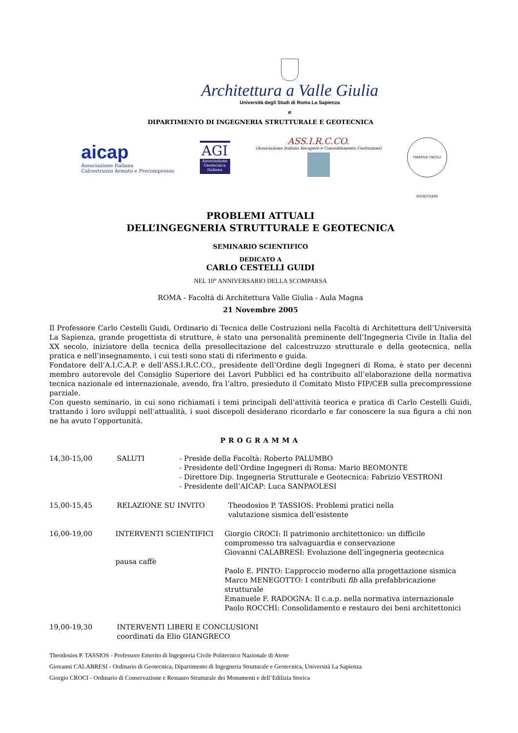Architettura a Valle Giulia
Università degli Studi di Roma La Sapienza
e
DIPARTIMENTO DI INGEGNERIA STRUTTURALE E GEOTECNICA
aicap
Associazione Italiana
Calcestruzzo Armato e Precompresso
AGI
Associazione Geotecnica Italiana
ASS.I.R.C.CO.
(Associazione Italiana Recupero e Consolidamento Costruzioni)
ORDINE DEGLI INGEGNERI
PROBLEMI ATTUALI
DELL’INGEGNERIA STRUTTURALE E GEOTECNICA
SEMINARIO SCIENTIFICO
DEDICATO A
CARLO CESTELLI GUIDI
NEL 10° ANNIVERSARIO DELLA SCOMPARSA
ROMA - Facoltà di Architettura Valle Giulia - Aula Magna
21 Novembre 2005
Il Professore Carlo Cestelli Guidi, Ordinario di Tecnica delle Costruzioni nella Facoltà di Architettura dell’Università La Sapienza, grande progettista di strutture, è stato una personalità preminente dell’Ingegneria Civile in Italia del XX secolo, iniziatore della tecnica della presollecitazione del calcestruzzo strutturale e della geotecnica, nella pratica e nell’insegnamento, i cui testi sono stati di riferimento e guida.
Fondatore dell’A.I.C.A.P. e dell’ASS.I.R.C.CO., presidente dell’Ordine degli Ingegneri di Roma, è stato per decenni membro autorevole del Consiglio Superiore dei Lavori Pubblici ed ha contribuito all’elaborazione della normativa tecnica nazionale ed internazionale, avendo, fra l’altro, presieduto il Comitato Misto FIP/CEB sulla precompressione parziale.
Con questo seminario, in cui sono richiamati i temi principali dell’attività teorica e pratica di Carlo Cestelli Guidi, trattando i loro sviluppi nell’attualità, i suoi discepoli desiderano ricordarlo e far conoscere la sua figura a chi non ne ha avuto l’opportunità.
PROGRAMMA
14,30-15,00 SALUTI - Preside della Facoltà: Roberto PALUMBO
- Presidente dell’Ordine Ingegneri di Roma: Mario BEOMONTE
- Direttore Dip. Ingegneria Strutturale e Geotecnica: Fabrizio VESTRONI
- Presidente dell’AICAP: Luca SANPAOLESI
15,00-15,45 RELAZIONE SU INVITO Theodosios P. TASSIOS: Problemi pratici nella
valutazione sismica dell’esistente
16,00-19,00 INTERVENTI SCIENTIFICI
pausa caffè
Giorgio CROCI: Il patrimonio architettonico: un difficile
compromesso tra salvaguardia e conservazione
Giovanni CALABRESI: Evoluzione dell’ingegneria geotecnica
Paolo E. PINTO: L’approccio moderno alla progettazione sismica
Marco MENEGOTTO: I contributi fib alla prefabbricazione strutturale
Emanuele F. RADOGNA: Il c.a.p. nella normativa internazionale
Paolo ROCCHI: Consolidamento e restauro dei beni architettonici
19,00-19,30 INTERVENTI LIBERI E CONCLUSIONI
coordinati da Elio GIANGRECO
Theodosios P. TASSIOS - Professore Emerito di Ingegneria Civile Politecnico Nazionale di Atene
Giovanni CALABRESI - Ordinario di Geotecnica, Dipartimento di Ingegneria Strutturale e Geotecnica, Università La Sapienza
Giorgio CROCI - Ordinario di Conservazione e Restauro Strutturale dei Monumenti e dell’Edilizia Storica